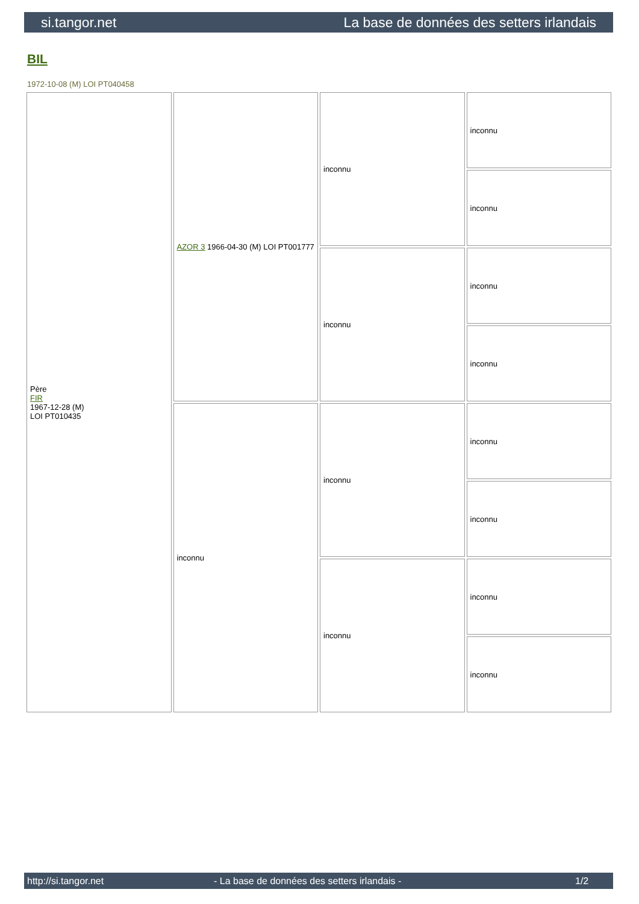si.tangor.net La base de données des setters irlandais
BIL
1972-10-08 (M) LOI PT040458
| Père FIR 1967-12-28 (M) LOI PT010435 | AZOR 3 1966-04-30 (M) LOI PT001777 | inconnu | inconnu |
| | | | inconnu |
| | | inconnu | inconnu |
| | | | inconnu |
| | inconnu | inconnu | inconnu |
| | | | inconnu |
| | | inconnu | inconnu |
| | | | inconnu |
http://si.tangor.net - La base de données des setters irlandais - 1/2